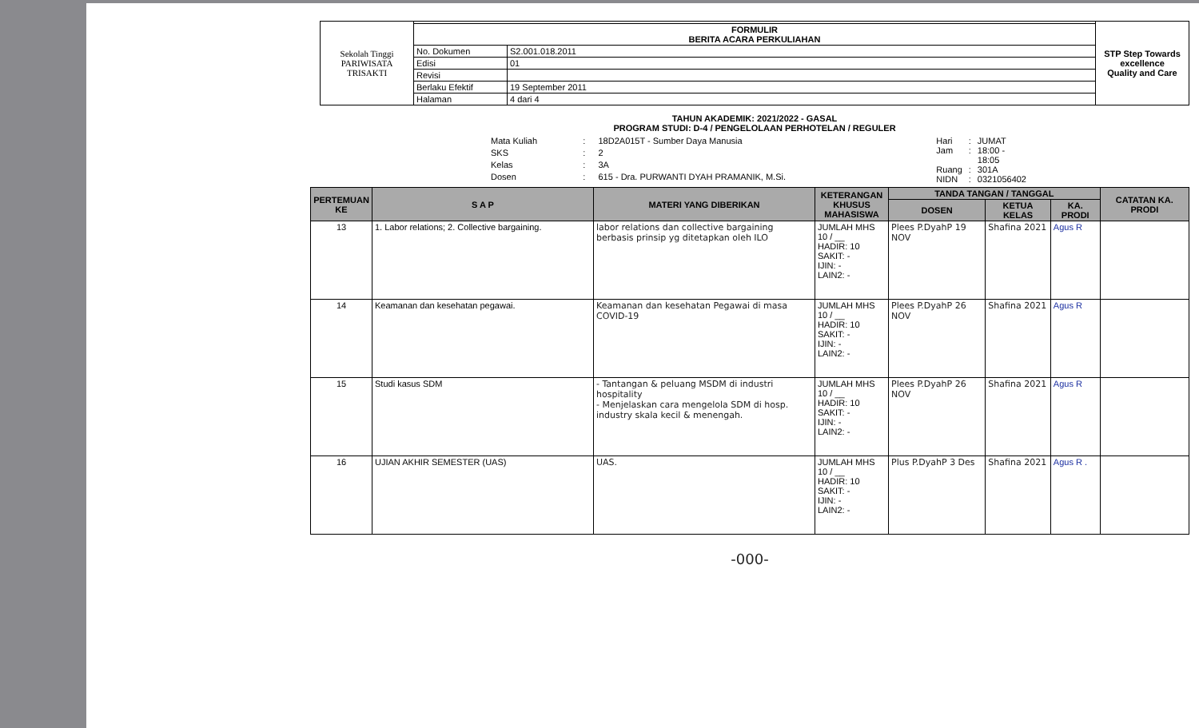| Sekolah Tinggi PARIWISATA TRISAKTI | | | STP Step Towards excellence Quality and Care |
| | FORMULIR BERITA ACARA PERKULIAHAN | | |
| | No. Dokumen | S2.001.018.2011 | |
| | Edisi | 01 | |
| | Revisi | | |
| | Berlaku Efektif | 19 September 2011 | |
| | Halaman | 4 dari 4 | |
TAHUN AKADEMIK: 2021/2022 - GASAL
PROGRAM STUDI: D-4 / PENGELOLAAN PERHOTELAN / REGULER
| Mata Kuliah | : | 18D2A015T - Sumber Daya Manusia |
| SKS | : | 2 |
| Kelas | : | 3A |
| Dosen | : | 615 - Dra. PURWANTI DYAH PRAMANIK, M.Si. |
| Hari | : | JUMAT |
| Jam | : | 18:00 - 18:05 |
| Ruang | : | 301A |
| NIDN | : | 0321056402 |
| PERTEMUAN KE | S A P | MATERI YANG DIBERIKAN | KETERANGAN KHUSUS MAHASISWA | TANDA TANGAN / TANGGAL | | | CATATAN KA. PRODI |
| --- | --- | --- | --- | --- | --- | --- | --- |
| | | | | DOSEN | KETUA KELAS | KA. PRODI | |
| 13 | 1. Labor relations; 2. Collective bargaining. | labor relations dan collective bargaining berbasis prinsip yg ditetapkan oleh ILO | JUMLAH MHS 10 / __ HADIR: 10 SAKIT: - IJIN: - LAIN2: - | Plees P.DyahP 19 NOV | Shafina 2021 | Agus R | |
| 14 | Keamanan dan kesehatan pegawai. | Keamanan dan kesehatan Pegawai di masa COVID-19 | JUMLAH MHS 10 / __ HADIR: 10 SAKIT: - IJIN: - LAIN2: - | Plees P.DyahP 26 NOV | Shafina 2021 | Agus R | |
| 15 | Studi kasus SDM | - Tantangan & peluang MSDM di industri hospitality - Menjelaskan cara mengelola SDM di hosp. industry skala kecil & menengah. | JUMLAH MHS 10 / __ HADIR: 10 SAKIT: - IJIN: - LAIN2: - | Plees P.DyahP 26 NOV | Shafina 2021 | Agus R | |
| 16 | UJIAN AKHIR SEMESTER (UAS) | UAS. | JUMLAH MHS 10 / __ HADIR: 10 SAKIT: - IJIN: - LAIN2: - | Plus P.DyahP 3 Des | Shafina 2021 | Agus R . | |
-000-